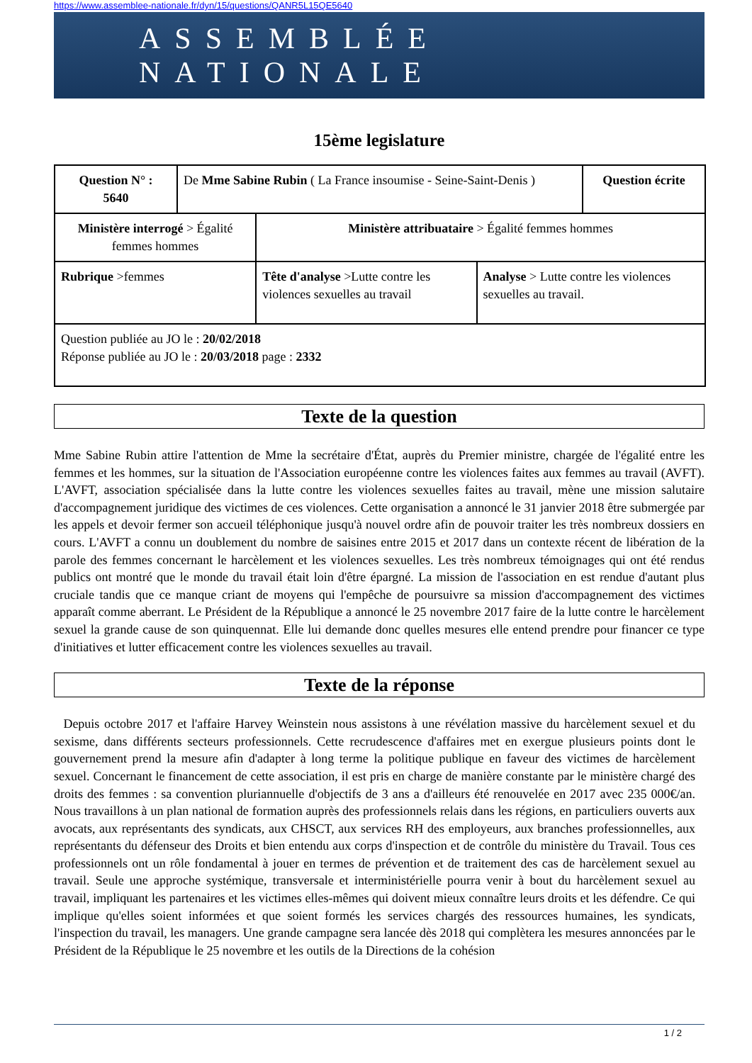https://www.assemblee-nationale.fr/dyn/15/questions/QANR5L15QE5640
ASSEMBLÉE NATIONALE
15ème legislature
| Question N° : 5640 | De Mme Sabine Rubin ( La France insoumise - Seine-Saint-Denis ) | | | Question écrite |
| Ministère interrogé > Égalité femmes hommes | | Ministère attribuataire > Égalité femmes hommes | | |
| Rubrique >femmes | | Tête d'analyse >Lutte contre les violences sexuelles au travail | Analyse > Lutte contre les violences sexuelles au travail. | |
| Question publiée au JO le : 20/02/2018 Réponse publiée au JO le : 20/03/2018 page : 2332 | | | | |
Texte de la question
Mme Sabine Rubin attire l'attention de Mme la secrétaire d'État, auprès du Premier ministre, chargée de l'égalité entre les femmes et les hommes, sur la situation de l'Association européenne contre les violences faites aux femmes au travail (AVFT). L'AVFT, association spécialisée dans la lutte contre les violences sexuelles faites au travail, mène une mission salutaire d'accompagnement juridique des victimes de ces violences. Cette organisation a annoncé le 31 janvier 2018 être submergée par les appels et devoir fermer son accueil téléphonique jusqu'à nouvel ordre afin de pouvoir traiter les très nombreux dossiers en cours. L'AVFT a connu un doublement du nombre de saisines entre 2015 et 2017 dans un contexte récent de libération de la parole des femmes concernant le harcèlement et les violences sexuelles. Les très nombreux témoignages qui ont été rendus publics ont montré que le monde du travail était loin d'être épargné. La mission de l'association en est rendue d'autant plus cruciale tandis que ce manque criant de moyens qui l'empêche de poursuivre sa mission d'accompagnement des victimes apparaît comme aberrant. Le Président de la République a annoncé le 25 novembre 2017 faire de la lutte contre le harcèlement sexuel la grande cause de son quinquennat. Elle lui demande donc quelles mesures elle entend prendre pour financer ce type d'initiatives et lutter efficacement contre les violences sexuelles au travail.
Texte de la réponse
Depuis octobre 2017 et l'affaire Harvey Weinstein nous assistons à une révélation massive du harcèlement sexuel et du sexisme, dans différents secteurs professionnels. Cette recrudescence d'affaires met en exergue plusieurs points dont le gouvernement prend la mesure afin d'adapter à long terme la politique publique en faveur des victimes de harcèlement sexuel. Concernant le financement de cette association, il est pris en charge de manière constante par le ministère chargé des droits des femmes : sa convention pluriannuelle d'objectifs de 3 ans a d'ailleurs été renouvelée en 2017 avec 235 000€/an. Nous travaillons à un plan national de formation auprès des professionnels relais dans les régions, en particuliers ouverts aux avocats, aux représentants des syndicats, aux CHSCT, aux services RH des employeurs, aux branches professionnelles, aux représentants du défenseur des Droits et bien entendu aux corps d'inspection et de contrôle du ministère du Travail. Tous ces professionnels ont un rôle fondamental à jouer en termes de prévention et de traitement des cas de harcèlement sexuel au travail. Seule une approche systémique, transversale et interministérielle pourra venir à bout du harcèlement sexuel au travail, impliquant les partenaires et les victimes elles-mêmes qui doivent mieux connaître leurs droits et les défendre. Ce qui implique qu'elles soient informées et que soient formés les services chargés des ressources humaines, les syndicats, l'inspection du travail, les managers. Une grande campagne sera lancée dès 2018 qui complètera les mesures annoncées par le Président de la République le 25 novembre et les outils de la Directions de la cohésion
1 / 2